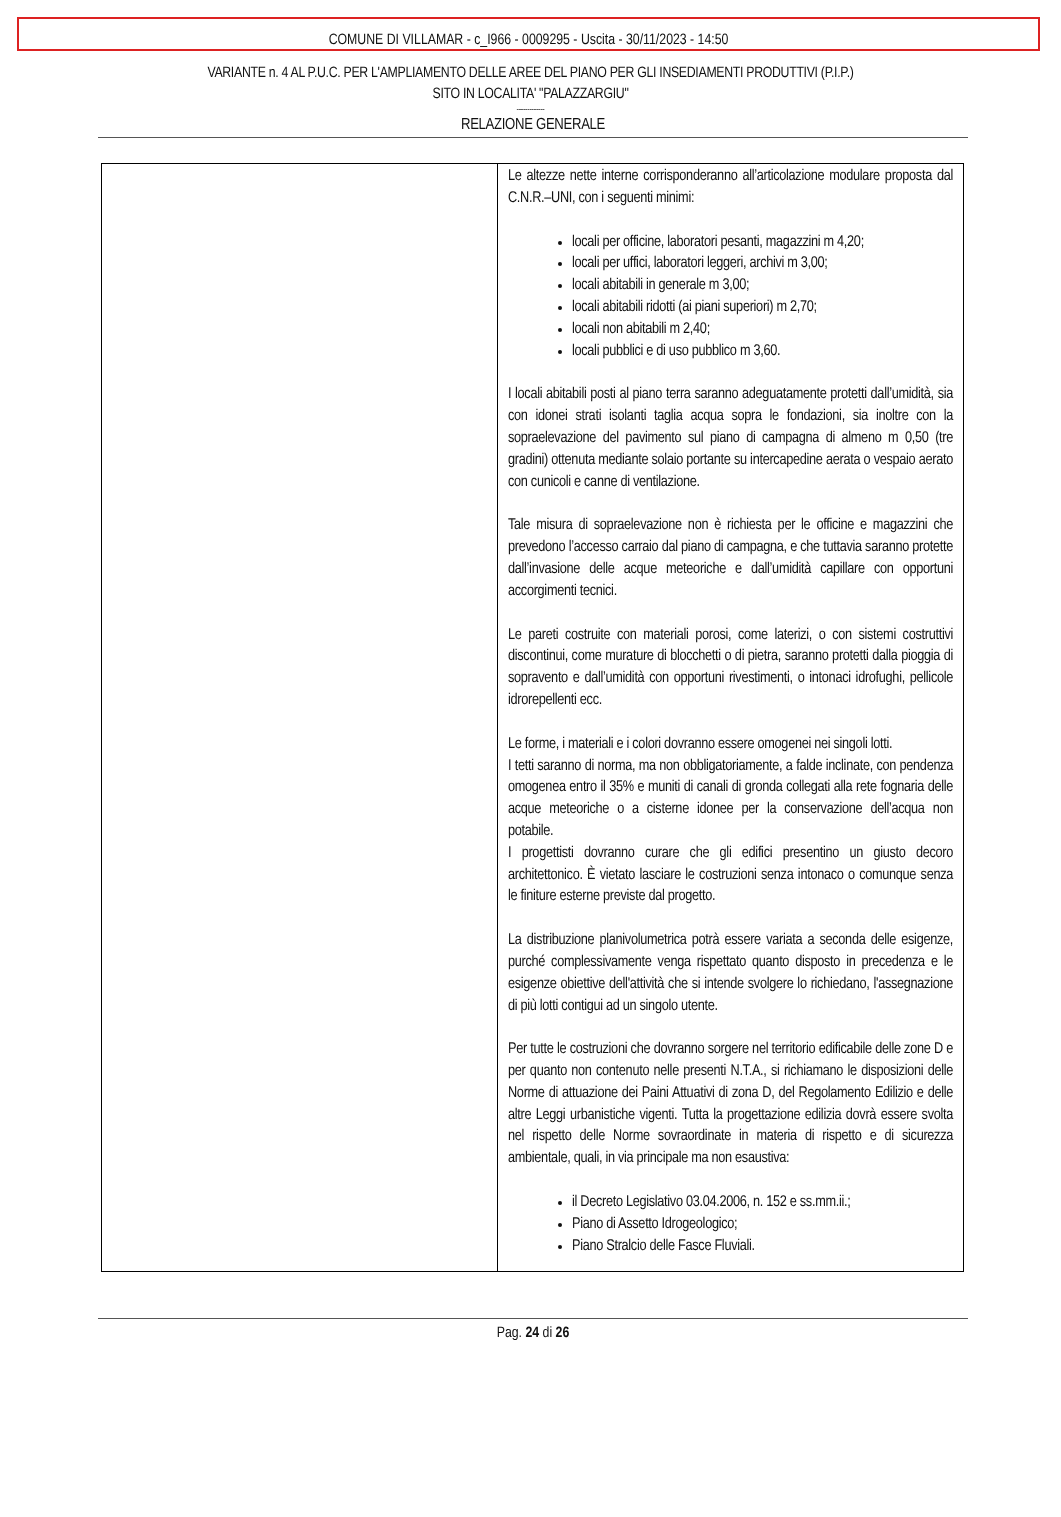COMUNE DI VILLAMAR - c_I966 - 0009295 - Uscita - 30/11/2023 - 14:50
VARIANTE n. 4 AL P.U.C. PER L'AMPLIAMENTO DELLE AREE DEL PIANO PER GLI INSEDIAMENTI PRODUTTIVI (P.I.P.)
SITO IN LOCALITA' "PALAZZARGIU"
-------------
RELAZIONE GENERALE
| | Le altezze nette interne corrisponderanno all’articolazione modulare proposta dal C.N.R.–UNI, con i seguenti minimi: locali per officine, laboratori pesanti, magazzini m 4,20; locali per uffici, laboratori leggeri, archivi m 3,00; locali abitabili in generale m 3,00; locali abitabili ridotti (ai piani superiori) m 2,70; locali non abitabili m 2,40; locali pubblici e di uso pubblico m 3,60. I locali abitabili posti al piano terra saranno adeguatamente protetti dall’umidità, sia con idonei strati isolanti taglia acqua sopra le fondazioni, sia inoltre con la sopraelevazione del pavimento sul piano di campagna di almeno m 0,50 (tre gradini) ottenuta mediante solaio portante su intercapedine aerata o vespaio aerato con cunicoli e canne di ventilazione. Tale misura di sopraelevazione non è richiesta per le officine e magazzini che prevedono l’accesso carraio dal piano di campagna, e che tuttavia saranno protette dall’invasione delle acque meteoriche e dall’umidità capillare con opportuni accorgimenti tecnici. Le pareti costruite con materiali porosi, come laterizi, o con sistemi costruttivi discontinui, come murature di blocchetti o di pietra, saranno protetti dalla pioggia di sopravento e dall’umidità con opportuni rivestimenti, o intonaci idrofughi, pellicole idrorepellenti ecc. Le forme, i materiali e i colori dovranno essere omogenei nei singoli lotti. I tetti saranno di norma, ma non obbligatoriamente, a falde inclinate, con pendenza omogenea entro il 35% e muniti di canali di gronda collegati alla rete fognaria delle acque meteoriche o a cisterne idonee per la conservazione dell’acqua non potabile. I progettisti dovranno curare che gli edifici presentino un giusto decoro architettonico. È vietato lasciare le costruzioni senza intonaco o comunque senza le finiture esterne previste dal progetto. La distribuzione planivolumetrica potrà essere variata a seconda delle esigenze, purché complessivamente venga rispettato quanto disposto in precedenza e le esigenze obiettive dell'attività che si intende svolgere lo richiedano, l'assegnazione di più lotti contigui ad un singolo utente. Per tutte le costruzioni che dovranno sorgere nel territorio edificabile delle zone D e per quanto non contenuto nelle presenti N.T.A., si richiamano le disposizioni delle Norme di attuazione dei Paini Attuativi di zona D, del Regolamento Edilizio e delle altre Leggi urbanistiche vigenti. Tutta la progettazione edilizia dovrà essere svolta nel rispetto delle Norme sovraordinate in materia di rispetto e di sicurezza ambientale, quali, in via principale ma non esaustiva: il Decreto Legislativo 03.04.2006, n. 152 e ss.mm.ii.; Piano di Assetto Idrogeologico; Piano Stralcio delle Fasce Fluviali. |
Pag. 24 di 26